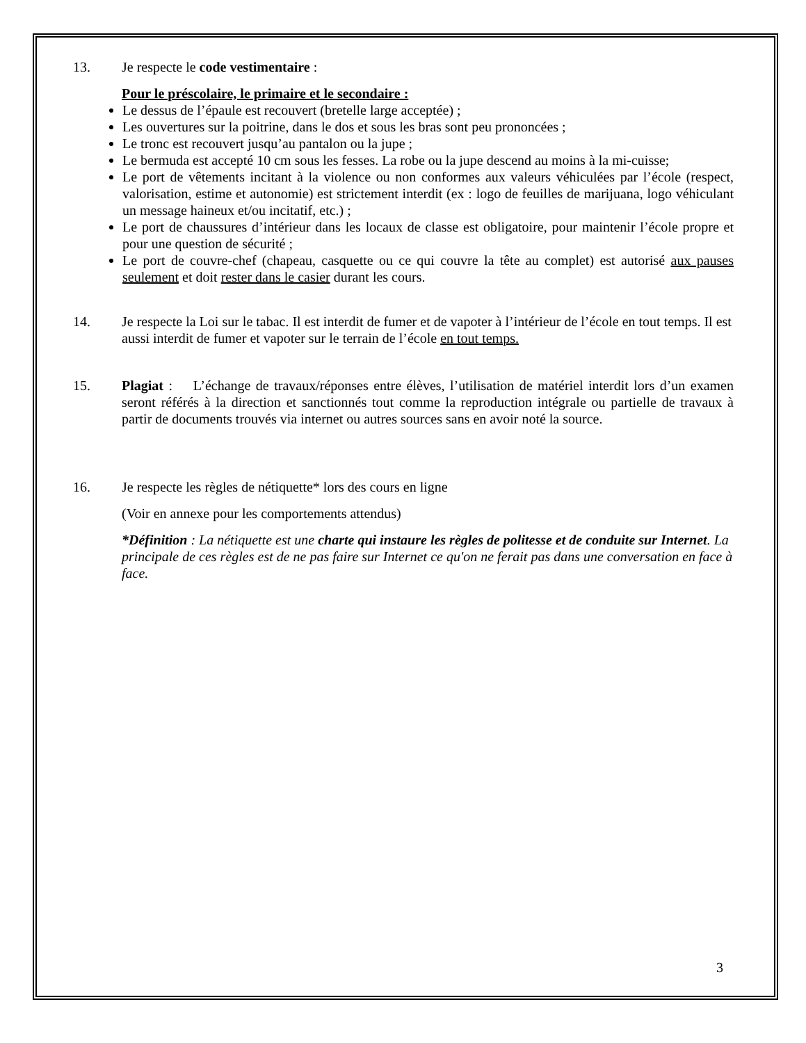13. Je respecte le code vestimentaire :
Pour le préscolaire, le primaire et le secondaire :
Le dessus de l’épaule est recouvert (bretelle large acceptée) ;
Les ouvertures sur la poitrine, dans le dos et sous les bras sont peu prononcées ;
Le tronc est recouvert jusqu’au pantalon ou la jupe ;
Le bermuda est accepté 10 cm sous les fesses. La robe ou la jupe descend au moins à la mi-cuisse;
Le port de vêtements incitant à la violence ou non conformes aux valeurs véhiculées par l’école (respect, valorisation, estime et autonomie) est strictement interdit (ex : logo de feuilles de marijuana, logo véhiculant un message haineux et/ou incitatif, etc.) ;
Le port de chaussures d’intérieur dans les locaux de classe est obligatoire, pour maintenir l’école propre et pour une question de sécurité ;
Le port de couvre-chef (chapeau, casquette ou ce qui couvre la tête au complet) est autorisé aux pauses seulement et doit rester dans le casier durant les cours.
14. Je respecte la Loi sur le tabac. Il est interdit de fumer et de vapoter à l’intérieur de l’école en tout temps. Il est aussi interdit de fumer et vapoter sur le terrain de l’école en tout temps.
15. Plagiat : L’échange de travaux/réponses entre élèves, l’utilisation de matériel interdit lors d’un examen seront référés à la direction et sanctionnés tout comme la reproduction intégrale ou partielle de travaux à partir de documents trouvés via internet ou autres sources sans en avoir noté la source.
16. Je respecte les règles de nétiquette* lors des cours en ligne
(Voir en annexe pour les comportements attendus)
*Définition : La nétiquette est une charte qui instaure les règles de politesse et de conduite sur Internet. La principale de ces règles est de ne pas faire sur Internet ce qu'on ne ferait pas dans une conversation en face à face.
3